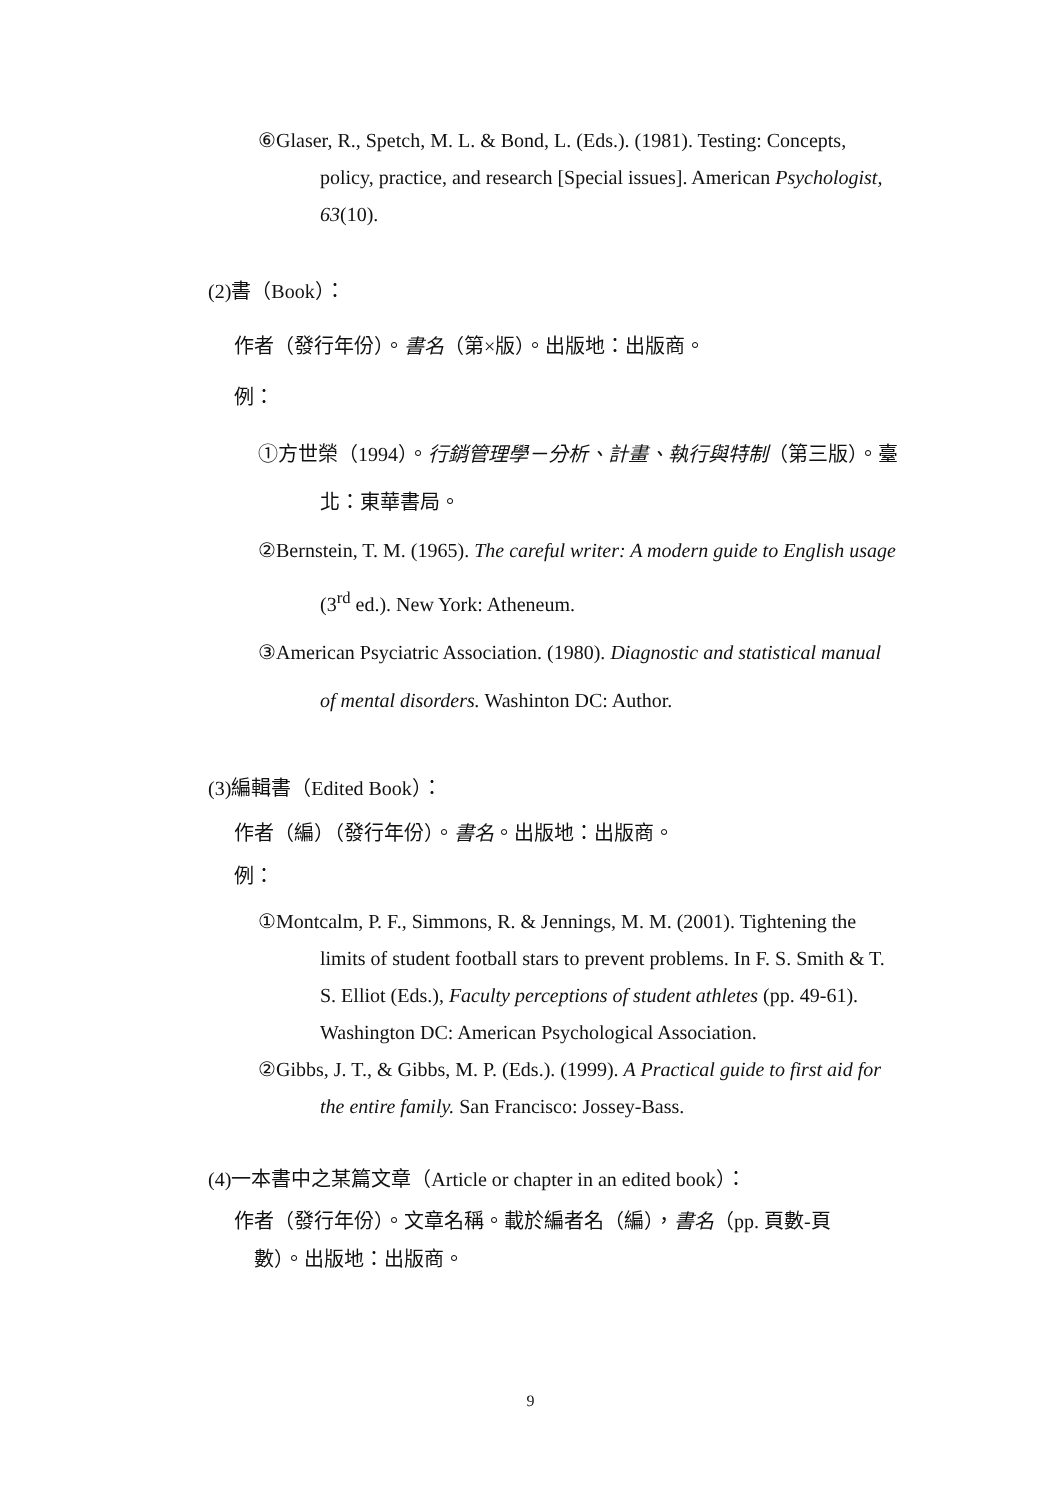⑥Glaser, R., Spetch, M. L. & Bond, L. (Eds.). (1981). Testing: Concepts, policy, practice, and research [Special issues]. American Psychologist, 63(10).
(2)書（Book）：
作者（發行年份）。書名（第×版）。出版地：出版商。
例：
①方世榮（1994）。行銷管理學－分析、計畫、執行與特制（第三版）。臺北：東華書局。
②Bernstein, T. M. (1965). The careful writer: A modern guide to English usage (3<sup>rd</sup> ed.). New York: Atheneum.
③American Psyciatric Association. (1980). Diagnostic and statistical manual of mental disorders. Washinton DC: Author.
(3)編輯書（Edited Book）：
作者（編）（發行年份）。書名。出版地：出版商。
例：
①Montcalm, P. F., Simmons, R. & Jennings, M. M. (2001). Tightening the limits of student football stars to prevent problems. In F. S. Smith & T. S. Elliot (Eds.), Faculty perceptions of student athletes (pp. 49-61). Washington DC: American Psychological Association.
②Gibbs, J. T., & Gibbs, M. P. (Eds.). (1999). A Practical guide to first aid for the entire family. San Francisco: Jossey-Bass.
(4)一本書中之某篇文章（Article or chapter in an edited book）：
作者（發行年份）。文章名稱。載於編者名（編），書名（pp. 頁數-頁
數）。出版地：出版商。
9